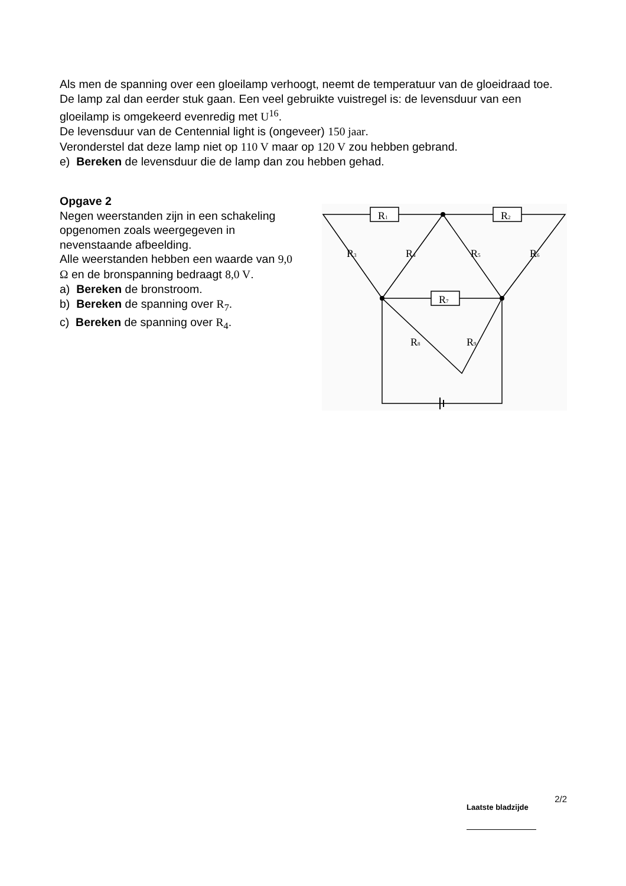Als men de spanning over een gloeilamp verhoogt, neemt de temperatuur van de gloeidraad toe. De lamp zal dan eerder stuk gaan. Een veel gebruikte vuistregel is: de levensduur van een gloeilamp is omgekeerd evenredig met U<sup>16</sup>.
De levensduur van de Centennial light is (ongeveer) 150 jaar.
Veronderstel dat deze lamp niet op 110 V maar op 120 V zou hebben gebrand.
e) Bereken de levensduur die de lamp dan zou hebben gehad.
Opgave 2
Negen weerstanden zijn in een schakeling opgenomen zoals weergegeven in nevenstaande afbeelding.
Alle weerstanden hebben een waarde van 9,0 Ω en de bronspanning bedraagt 8,0 V.
a) Bereken de bronstroom.
b) Bereken de spanning over R<sub>7</sub>.
c) Bereken de spanning over R<sub>4</sub>.
R1
R2
R7
R3
R4
R5
R6
R8
R9
2/2 Laatste bladzijde